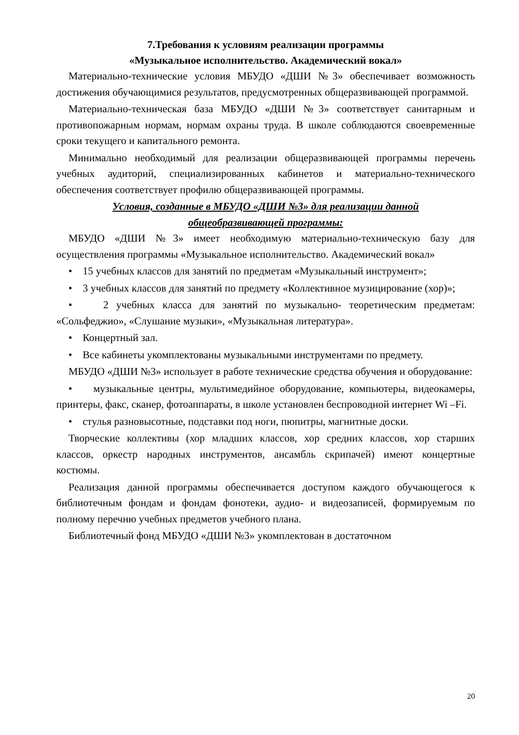7.Требования к условиям реализации программы
«Музыкальное исполнительство. Академический вокал»
Материально-технические условия МБУДО «ДШИ №3» обеспечивает возможность достижения обучающимися результатов, предусмотренных общеразвивающей программой.
Материально-техническая база МБУДО «ДШИ №3» соответствует санитарным и противопожарным нормам, нормам охраны труда. В школе соблюдаются своевременные сроки текущего и капитального ремонта.
Минимально необходимый для реализации общеразвивающей программы перечень учебных аудиторий, специализированных кабинетов и материально-технического обеспечения соответствует профилю общеразвивающей программы.
Условия, созданные в МБУДО «ДШИ №3» для реализации данной
общеобразвивающей программы:
МБУДО «ДШИ №3» имеет необходимую материально-техническую базу для осуществления программы «Музыкальное исполнительство. Академический вокал»
• 15 учебных классов для занятий по предметам «Музыкальный инструмент»;
• 3 учебных классов для занятий по предмету «Коллективное музицирование (хор)»;
• 2 учебных класса для занятий по музыкально- теоретическим предметам: «Сольфеджио», «Слушание музыки», «Музыкальная литература».
• Концертный зал.
• Все кабинеты укомплектованы музыкальными инструментами по предмету.
МБУДО «ДШИ №3» использует в работе технические средства обучения и оборудование:
• музыкальные центры, мультимедийное оборудование, компьютеры, видеокамеры, принтеры, факс, сканер, фотоаппараты, в школе установлен беспроводной интернет Wi –Fi.
• стулья разновысотные, подставки под ноги, пюпитры, магнитные доски.
Творческие коллективы (хор младших классов, хор средних классов, хор старших классов, оркестр народных инструментов, ансамбль скрипачей) имеют концертные костюмы.
Реализация данной программы обеспечивается доступом каждого обучающегося к библиотечным фондам и фондам фонотеки, аудио- и видеозаписей, формируемым по полному перечню учебных предметов учебного плана.
Библиотечный фонд МБУДО «ДШИ №3» укомплектован в достаточном
20